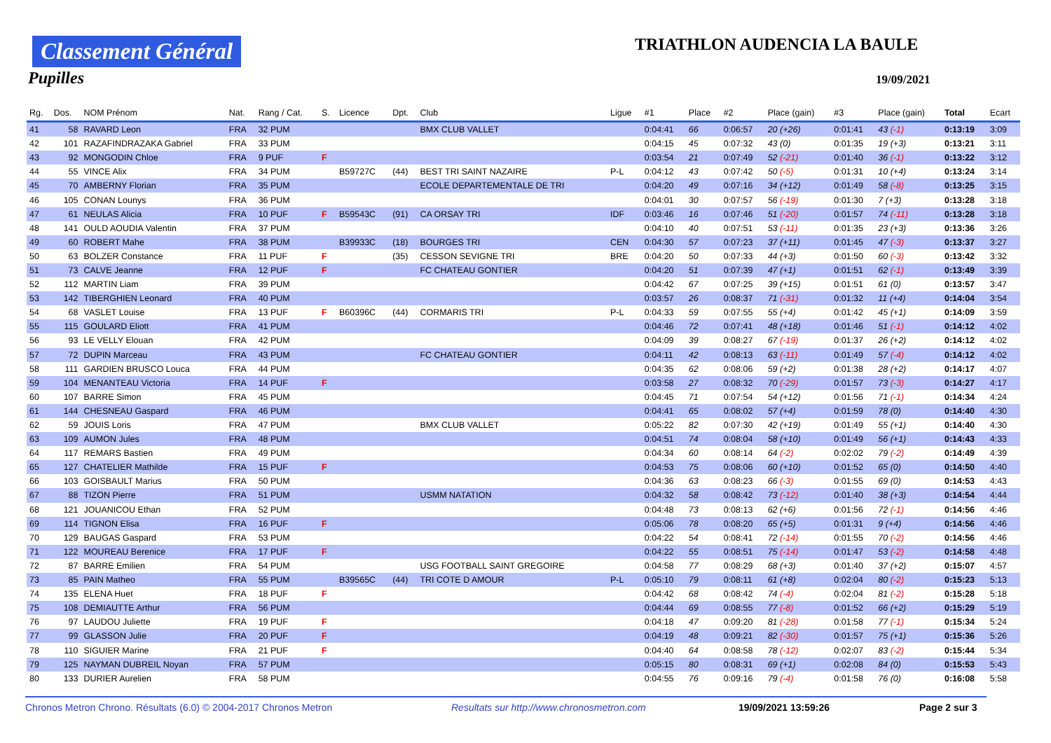Classement Général
Pupilles
TRIATHLON AUDENCIA LA BAULE
19/09/2021
| Rg. | Dos. | NOM Prénom | Nat. | Rang / Cat. | S. | Licence | Dpt. | Club | Ligue | #1 | Place | #2 | Place (gain) | #3 | Place (gain) | Total | Ecart |
| --- | --- | --- | --- | --- | --- | --- | --- | --- | --- | --- | --- | --- | --- | --- | --- | --- | --- |
| 41 | 58 | RAVARD Leon | FRA | 32 PUM | | | | BMX CLUB VALLET | | 0:04:41 | 66 | 0:06:57 | 20 (+26) | 0:01:41 | 43 (-1) | 0:13:19 | 3:09 |
| 42 | 101 | RAZAFINDRAZAKA Gabriel | FRA | 33 PUM | | | | | | 0:04:15 | 45 | 0:07:32 | 43 (0) | 0:01:35 | 19 (+3) | 0:13:21 | 3:11 |
| 43 | 92 | MONGODIN Chloe | FRA | 9 PUF | F | | | | | 0:03:54 | 21 | 0:07:49 | 52 (-21) | 0:01:40 | 36 (-1) | 0:13:22 | 3:12 |
| 44 | 55 | VINCE Alix | FRA | 34 PUM | | B59727C | (44) | BEST TRI SAINT NAZAIRE | P-L | 0:04:12 | 43 | 0:07:42 | 50 (-5) | 0:01:31 | 10 (+4) | 0:13:24 | 3:14 |
| 45 | 70 | AMBERNY Florian | FRA | 35 PUM | | | | ECOLE DEPARTEMENTALE DE TRI | | 0:04:20 | 49 | 0:07:16 | 34 (+12) | 0:01:49 | 58 (-8) | 0:13:25 | 3:15 |
| 46 | 105 | CONAN Lounys | FRA | 36 PUM | | | | | | 0:04:01 | 30 | 0:07:57 | 56 (-19) | 0:01:30 | 7 (+3) | 0:13:28 | 3:18 |
| 47 | 61 | NEULAS Alicia | FRA | 10 PUF | F | B59543C | (91) | CA ORSAY TRI | IDF | 0:03:46 | 16 | 0:07:46 | 51 (-20) | 0:01:57 | 74 (-11) | 0:13:28 | 3:18 |
| 48 | 141 | OULD AOUDIA Valentin | FRA | 37 PUM | | | | | | 0:04:10 | 40 | 0:07:51 | 53 (-11) | 0:01:35 | 23 (+3) | 0:13:36 | 3:26 |
| 49 | 60 | ROBERT Mahe | FRA | 38 PUM | | B39933C | (18) | BOURGES TRI | CEN | 0:04:30 | 57 | 0:07:23 | 37 (+11) | 0:01:45 | 47 (-3) | 0:13:37 | 3:27 |
| 50 | 63 | BOLZER Constance | FRA | 11 PUF | F | | (35) | CESSON SEVIGNE TRI | BRE | 0:04:20 | 50 | 0:07:33 | 44 (+3) | 0:01:50 | 60 (-3) | 0:13:42 | 3:32 |
| 51 | 73 | CALVE Jeanne | FRA | 12 PUF | F | | | FC CHATEAU GONTIER | | 0:04:20 | 51 | 0:07:39 | 47 (+1) | 0:01:51 | 62 (-1) | 0:13:49 | 3:39 |
| 52 | 112 | MARTIN Liam | FRA | 39 PUM | | | | | | 0:04:42 | 67 | 0:07:25 | 39 (+15) | 0:01:51 | 61 (0) | 0:13:57 | 3:47 |
| 53 | 142 | TIBERGHIEN Leonard | FRA | 40 PUM | | | | | | 0:03:57 | 26 | 0:08:37 | 71 (-31) | 0:01:32 | 11 (+4) | 0:14:04 | 3:54 |
| 54 | 68 | VASLET Louise | FRA | 13 PUF | F | B60396C | (44) | CORMARIS TRI | P-L | 0:04:33 | 59 | 0:07:55 | 55 (+4) | 0:01:42 | 45 (+1) | 0:14:09 | 3:59 |
| 55 | 115 | GOULARD Eliott | FRA | 41 PUM | | | | | | 0:04:46 | 72 | 0:07:41 | 48 (+18) | 0:01:46 | 51 (-1) | 0:14:12 | 4:02 |
| 56 | 93 | LE VELLY Elouan | FRA | 42 PUM | | | | | | 0:04:09 | 39 | 0:08:27 | 67 (-19) | 0:01:37 | 26 (+2) | 0:14:12 | 4:02 |
| 57 | 72 | DUPIN Marceau | FRA | 43 PUM | | | | FC CHATEAU GONTIER | | 0:04:11 | 42 | 0:08:13 | 63 (-11) | 0:01:49 | 57 (-4) | 0:14:12 | 4:02 |
| 58 | 111 | GARDIEN BRUSCO Louca | FRA | 44 PUM | | | | | | 0:04:35 | 62 | 0:08:06 | 59 (+2) | 0:01:38 | 28 (+2) | 0:14:17 | 4:07 |
| 59 | 104 | MENANTEAU Victoria | FRA | 14 PUF | F | | | | | 0:03:58 | 27 | 0:08:32 | 70 (-29) | 0:01:57 | 73 (-3) | 0:14:27 | 4:17 |
| 60 | 107 | BARRE Simon | FRA | 45 PUM | | | | | | 0:04:45 | 71 | 0:07:54 | 54 (+12) | 0:01:56 | 71 (-1) | 0:14:34 | 4:24 |
| 61 | 144 | CHESNEAU Gaspard | FRA | 46 PUM | | | | | | 0:04:41 | 65 | 0:08:02 | 57 (+4) | 0:01:59 | 78 (0) | 0:14:40 | 4:30 |
| 62 | 59 | JOUIS Loris | FRA | 47 PUM | | | | BMX CLUB VALLET | | 0:05:22 | 82 | 0:07:30 | 42 (+19) | 0:01:49 | 55 (+1) | 0:14:40 | 4:30 |
| 63 | 109 | AUMON Jules | FRA | 48 PUM | | | | | | 0:04:51 | 74 | 0:08:04 | 58 (+10) | 0:01:49 | 56 (+1) | 0:14:43 | 4:33 |
| 64 | 117 | REMARS Bastien | FRA | 49 PUM | | | | | | 0:04:34 | 60 | 0:08:14 | 64 (-2) | 0:02:02 | 79 (-2) | 0:14:49 | 4:39 |
| 65 | 127 | CHATELIER Mathilde | FRA | 15 PUF | F | | | | | 0:04:53 | 75 | 0:08:06 | 60 (+10) | 0:01:52 | 65 (0) | 0:14:50 | 4:40 |
| 66 | 103 | GOISBAULT Marius | FRA | 50 PUM | | | | | | 0:04:36 | 63 | 0:08:23 | 66 (-3) | 0:01:55 | 69 (0) | 0:14:53 | 4:43 |
| 67 | 88 | TIZON Pierre | FRA | 51 PUM | | | | USMM NATATION | | 0:04:32 | 58 | 0:08:42 | 73 (-12) | 0:01:40 | 38 (+3) | 0:14:54 | 4:44 |
| 68 | 121 | JOUANICOU Ethan | FRA | 52 PUM | | | | | | 0:04:48 | 73 | 0:08:13 | 62 (+6) | 0:01:56 | 72 (-1) | 0:14:56 | 4:46 |
| 69 | 114 | TIGNON Elisa | FRA | 16 PUF | F | | | | | 0:05:06 | 78 | 0:08:20 | 65 (+5) | 0:01:31 | 9 (+4) | 0:14:56 | 4:46 |
| 70 | 129 | BAUGAS Gaspard | FRA | 53 PUM | | | | | | 0:04:22 | 54 | 0:08:41 | 72 (-14) | 0:01:55 | 70 (-2) | 0:14:56 | 4:46 |
| 71 | 122 | MOUREAU Berenice | FRA | 17 PUF | F | | | | | 0:04:22 | 55 | 0:08:51 | 75 (-14) | 0:01:47 | 53 (-2) | 0:14:58 | 4:48 |
| 72 | 87 | BARRE Emilien | FRA | 54 PUM | | | | USG FOOTBALL SAINT GREGOIRE | | 0:04:58 | 77 | 0:08:29 | 68 (+3) | 0:01:40 | 37 (+2) | 0:15:07 | 4:57 |
| 73 | 85 | PAIN Matheo | FRA | 55 PUM | | B39565C | (44) | TRI COTE D AMOUR | P-L | 0:05:10 | 79 | 0:08:11 | 61 (+8) | 0:02:04 | 80 (-2) | 0:15:23 | 5:13 |
| 74 | 135 | ELENA Huet | FRA | 18 PUF | F | | | | | 0:04:42 | 68 | 0:08:42 | 74 (-4) | 0:02:04 | 81 (-2) | 0:15:28 | 5:18 |
| 75 | 108 | DEMIAUTTE Arthur | FRA | 56 PUM | | | | | | 0:04:44 | 69 | 0:08:55 | 77 (-8) | 0:01:52 | 66 (+2) | 0:15:29 | 5:19 |
| 76 | 97 | LAUDOU Juliette | FRA | 19 PUF | F | | | | | 0:04:18 | 47 | 0:09:20 | 81 (-28) | 0:01:58 | 77 (-1) | 0:15:34 | 5:24 |
| 77 | 99 | GLASSON Julie | FRA | 20 PUF | F | | | | | 0:04:19 | 48 | 0:09:21 | 82 (-30) | 0:01:57 | 75 (+1) | 0:15:36 | 5:26 |
| 78 | 110 | SIGUIER Marine | FRA | 21 PUF | F | | | | | 0:04:40 | 64 | 0:08:58 | 78 (-12) | 0:02:07 | 83 (-2) | 0:15:44 | 5:34 |
| 79 | 125 | NAYMAN DUBREIL Noyan | FRA | 57 PUM | | | | | | 0:05:15 | 80 | 0:08:31 | 69 (+1) | 0:02:08 | 84 (0) | 0:15:53 | 5:43 |
| 80 | 133 | DURIER Aurelien | FRA | 58 PUM | | | | | | 0:04:55 | 76 | 0:09:16 | 79 (-4) | 0:01:58 | 76 (0) | 0:16:08 | 5:58 |
Chronos Metron Chrono. Résultats (6.0) © 2004-2017 Chronos Metron Resultats sur http://www.chronosmetron.com 19/09/2021 13:59:26 Page 2 sur 3